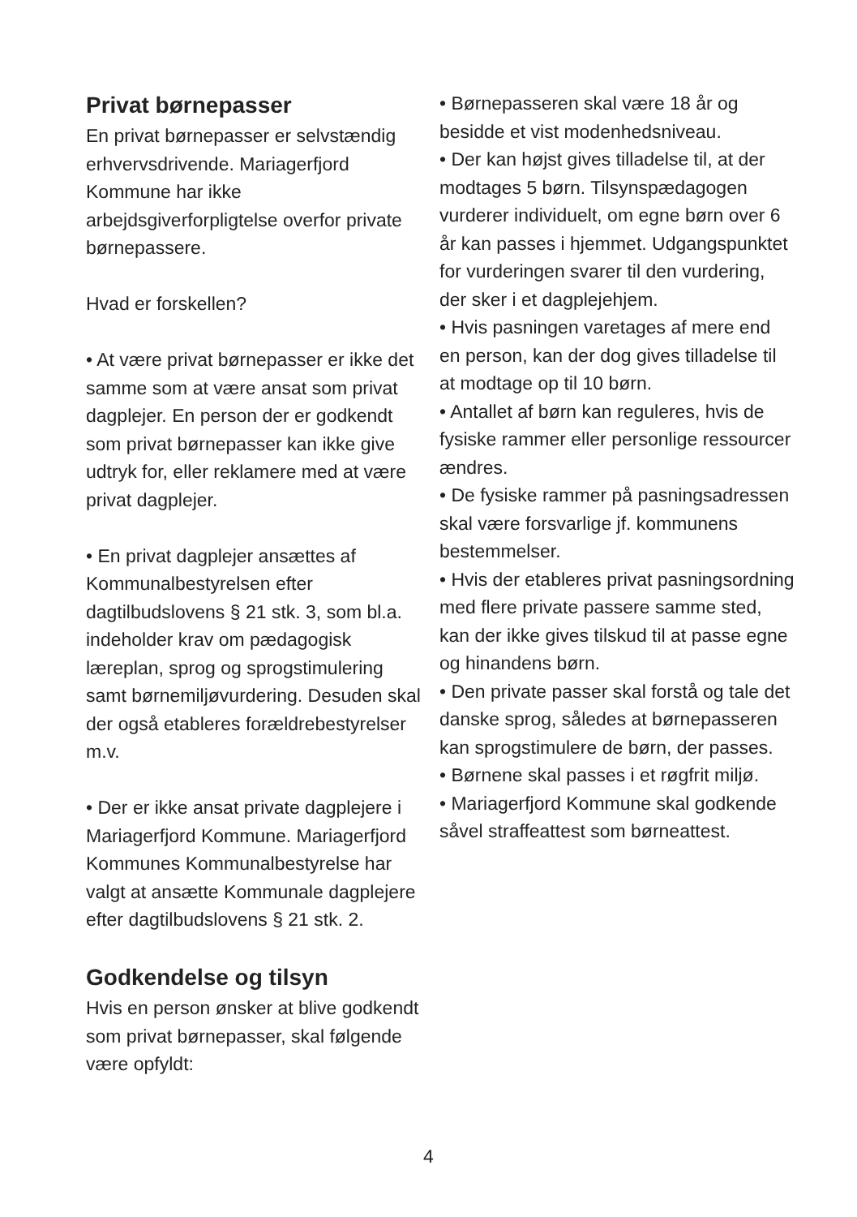Privat børnepasser
En privat børnepasser er selvstændig erhvervsdrivende. Mariagerfjord Kommune har ikke arbejdsgiverforpligtelse overfor private børnepassere.
Hvad er forskellen?
• At være privat børnepasser er ikke det samme som at være ansat som privat dagplejer. En person der er godkendt som privat børnepasser kan ikke give udtryk for, eller reklamere med at være privat dagplejer.
• En privat dagplejer ansættes af Kommunalbestyrelsen efter dagtilbudslovens § 21 stk. 3, som bl.a. indeholder krav om pædagogisk læreplan, sprog og sprogstimulering samt børnemiljøvurdering. Desuden skal der også etableres forældrebestyrelser m.v.
• Der er ikke ansat private dagplejere i Mariagerfjord Kommune. Mariagerfjord Kommunes Kommunalbestyrelse har valgt at ansætte Kommunale dagplejere efter dagtilbudslovens § 21 stk. 2.
Godkendelse og tilsyn
Hvis en person ønsker at blive godkendt som privat børnepasser, skal følgende være opfyldt:
• Børnepasseren skal være 18 år og besidde et vist modenhedsniveau.
• Der kan højst gives tilladelse til, at der modtages 5 børn. Tilsynspædagogen vurderer individuelt, om egne børn over 6 år kan passes i hjemmet. Udgangspunktet for vurderingen svarer til den vurdering, der sker i et dagplejehjem.
• Hvis pasningen varetages af mere end en person, kan der dog gives tilladelse til at modtage op til 10 børn.
• Antallet af børn kan reguleres, hvis de fysiske rammer eller personlige ressourcer ændres.
• De fysiske rammer på pasningsadressen skal være forsvarlige jf. kommunens bestemmelser.
• Hvis der etableres privat pasningsordning med flere private passere samme sted, kan der ikke gives tilskud til at passe egne og hinandens børn.
• Den private passer skal forstå og tale det danske sprog, således at børnepasseren kan sprogstimulere de børn, der passes.
• Børnene skal passes i et røgfrit miljø.
• Mariagerfjord Kommune skal godkende såvel straffeattest som børneattest.
4